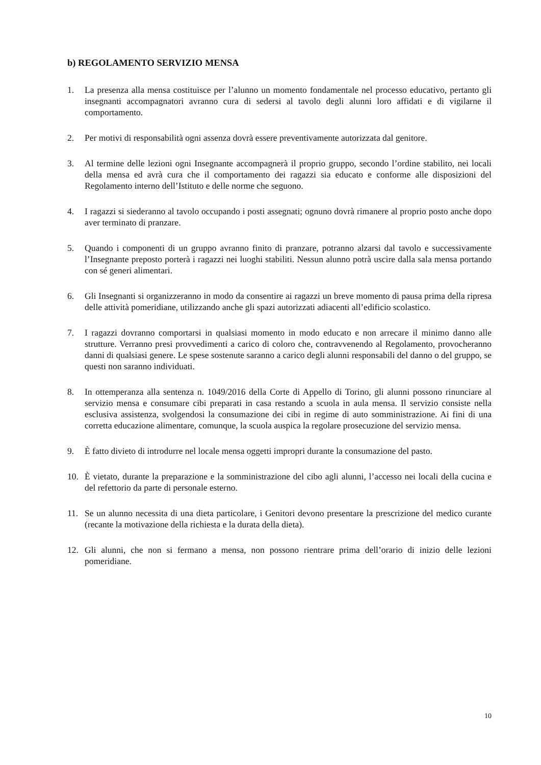b) REGOLAMENTO SERVIZIO MENSA
1. La presenza alla mensa costituisce per l’alunno un momento fondamentale nel processo educativo, pertanto gli insegnanti accompagnatori avranno cura di sedersi al tavolo degli alunni loro affidati e di vigilarne il comportamento.
2. Per motivi di responsabilità ogni assenza dovrà essere preventivamente autorizzata dal genitore.
3. Al termine delle lezioni ogni Insegnante accompagnerà il proprio gruppo, secondo l’ordine stabilito, nei locali della mensa ed avrà cura che il comportamento dei ragazzi sia educato e conforme alle disposizioni del Regolamento interno dell’Istituto e delle norme che seguono.
4. I ragazzi si siederanno al tavolo occupando i posti assegnati; ognuno dovrà rimanere al proprio posto anche dopo aver terminato di pranzare.
5. Quando i componenti di un gruppo avranno finito di pranzare, potranno alzarsi dal tavolo e successivamente l’Insegnante preposto porterà i ragazzi nei luoghi stabiliti. Nessun alunno potrà uscire dalla sala mensa portando con sé generi alimentari.
6. Gli Insegnanti si organizzeranno in modo da consentire ai ragazzi un breve momento di pausa prima della ripresa delle attività pomeridiane, utilizzando anche gli spazi autorizzati adiacenti all’edificio scolastico.
7. I ragazzi dovranno comportarsi in qualsiasi momento in modo educato e non arrecare il minimo danno alle strutture. Verranno presi provvedimenti a carico di coloro che, contravvenendo al Regolamento, provocheranno danni di qualsiasi genere. Le spese sostenute saranno a carico degli alunni responsabili del danno o del gruppo, se questi non saranno individuati.
8. In ottemperanza alla sentenza n. 1049/2016 della Corte di Appello di Torino, gli alunni possono rinunciare al servizio mensa e consumare cibi preparati in casa restando a scuola in aula mensa. Il servizio consiste nella esclusiva assistenza, svolgendosi la consumazione dei cibi in regime di auto somministrazione. Ai fini di una corretta educazione alimentare, comunque, la scuola auspica la regolare prosecuzione del servizio mensa.
9. È fatto divieto di introdurre nel locale mensa oggetti impropri durante la consumazione del pasto.
10. È vietato, durante la preparazione e la somministrazione del cibo agli alunni, l’accesso nei locali della cucina e del refettorio da parte di personale esterno.
11. Se un alunno necessita di una dieta particolare, i Genitori devono presentare la prescrizione del medico curante (recante la motivazione della richiesta e la durata della dieta).
12. Gli alunni, che non si fermano a mensa, non possono rientrare prima dell’orario di inizio delle lezioni pomeridiane.
10